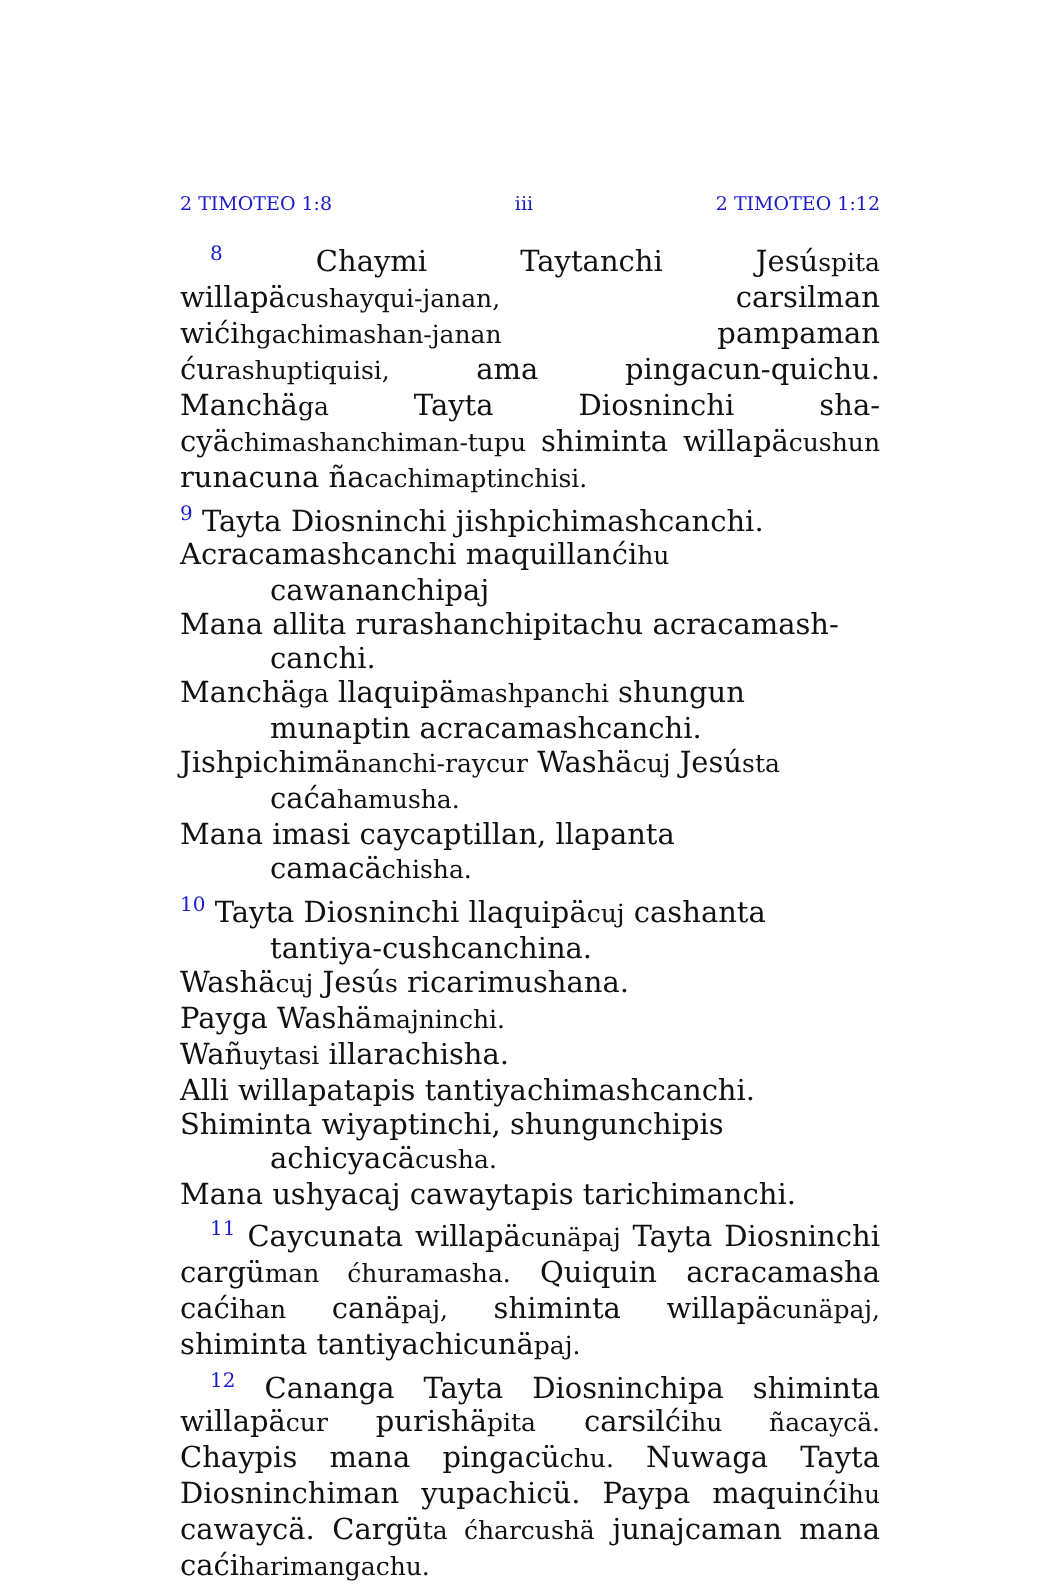2 TIMOTEO 1:8 iii 2 TIMOTEO 1:12
<sup>8</sup> Chaymi Taytanchi Jesúspita willapäcushayqui-janan, carsilman wićihgachimashan-janan pampaman ćurashuptiquisi, ama pingacun-quichu. Manchäga Tayta Diosninchi sha-cyächimashanchiman-tupu shiminta willapäcushun runacuna ñacachimaptinchisi.
<sup>9</sup> Tayta Diosninchi jishpichimashcanchi.
Acracamashcanchi maquillanćihu cawananchipaj
Mana allita rurashanchipitachu acracamash-canchi.
Manchäga llaquipämashpanchi shungun munaptin acracamashcanchi.
Jishpichimänanchi-raycur Washäcuj Jesústa caćahamusha.
Mana imasi caycaptillan, llapanta camacächisha.
<sup>10</sup> Tayta Diosninchi llaquipäcuj cashanta tantiya-cushcanchina.
Washäcuj Jesús ricarimushana.
Payga Washämajninchi.
Wañuytasi illarachisha.
Alli willapatapis tantiyachimashcanchi.
Shiminta wiyaptinchi, shungunchipis achicyacäcusha.
Mana ushyacaj cawaytapis tarichimanchi.
<sup>11</sup> Caycunata willapäcunäpaj Tayta Diosninchi cargüman ćhuramasha. Quiquin acracamasha caćihan canäpaj, shiminta willapäcunäpaj, shiminta tantiyachicunäpaj.
<sup>12</sup> Cananga Tayta Diosninchipa shiminta willapäcur purishäpita carsilćihu ñacaycä. Chaypis mana pingacüchu. Nuwaga Tayta Diosninchiman yupachicü. Paypa maquinćihu cawaycä. Cargüta ćharcushä junajcaman mana caćiharimangachu.